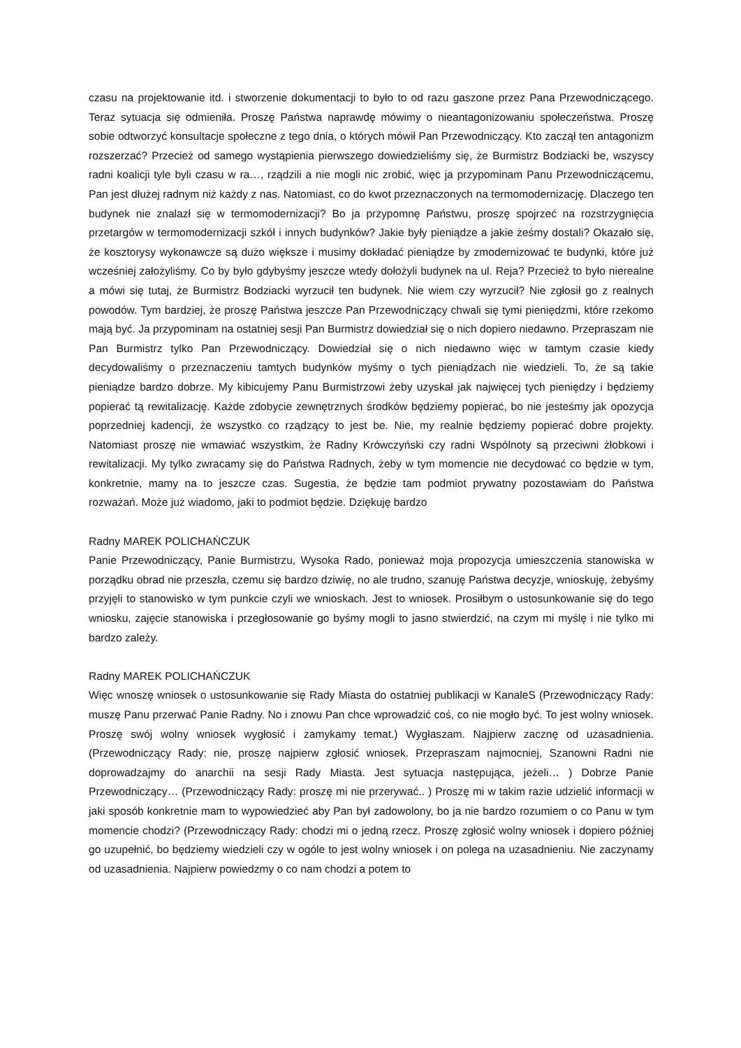czasu na projektowanie itd. i stworzenie dokumentacji to było to od razu gaszone przez Pana Przewodniczącego. Teraz sytuacja się odmieniła. Proszę Państwa naprawdę mówimy o nieantagonizowaniu społeczeństwa. Proszę sobie odtworzyć konsultacje społeczne z tego dnia, o których mówił Pan Przewodniczący. Kto zaczął ten antagonizm rozszerzać? Przecież od samego wystąpienia pierwszego dowiedzieliśmy się, że Burmistrz Bodziacki be, wszyscy radni koalicji tyle byli czasu w ra…, rządzili a nie mogli nic zrobić, więc ja przypominam Panu Przewodniczącemu, Pan jest dłużej radnym niż każdy z nas. Natomiast, co do kwot przeznaczonych na termomodernizację. Dlaczego ten budynek nie znalazł się w termomodernizacji? Bo ja przypomnę Państwu, proszę spojrzeć na rozstrzygnięcia przetargów w termomodernizacji szkół i innych budynków? Jakie były pieniądze a jakie żeśmy dostali? Okazało się, że kosztorysy wykonawcze są dużo większe i musimy dokładać pieniądze by zmodernizować te budynki, które już wcześniej założyliśmy. Co by było gdybyśmy jeszcze wtedy dołożyli budynek na ul. Reja? Przecież to było nierealne a mówi się tutaj, że Burmistrz Bodziacki wyrzucił ten budynek. Nie wiem czy wyrzucił? Nie zgłosił go z realnych powodów. Tym bardziej, że proszę Państwa jeszcze Pan Przewodniczący chwali się tymi pieniędzmi, które rzekomo mają być. Ja przypominam na ostatniej sesji Pan Burmistrz dowiedział się o nich dopiero niedawno. Przepraszam nie Pan Burmistrz tylko Pan Przewodniczący. Dowiedział się o nich niedawno więc w tamtym czasie kiedy decydowaliśmy o przeznaczeniu tamtych budynków myśmy o tych pieniądzach nie wiedzieli. To, że są takie pieniądze bardzo dobrze. My kibicujemy Panu Burmistrzowi żeby uzyskał jak najwięcej tych pieniędzy i będziemy popierać tą rewitalizację. Każde zdobycie zewnętrznych środków będziemy popierać, bo nie jesteśmy jak opozycja poprzedniej kadencji, że wszystko co rządzący to jest be. Nie, my realnie będziemy popierać dobre projekty. Natomiast proszę nie wmawiać wszystkim, że Radny Krówczyński czy radni Wspólnoty są przeciwni żłobkowi i rewitalizacji. My tylko zwracamy się do Państwa Radnych, żeby w tym momencie nie decydować co będzie w tym, konkretnie, mamy na to jeszcze czas. Sugestia, że będzie tam podmiot prywatny pozostawiam do Państwa rozważań. Może już wiadomo, jaki to podmiot będzie. Dziękuję bardzo
Radny MAREK POLICHAŃCZUK
Panie Przewodniczący, Panie Burmistrzu, Wysoka Rado, ponieważ moja propozycja umieszczenia stanowiska w porządku obrad nie przeszła, czemu się bardzo dziwię, no ale trudno, szanuję Państwa decyzje, wnioskuję, żebyśmy przyjęli to stanowisko w tym punkcie czyli we wnioskach. Jest to wniosek. Prosiłbym o ustosunkowanie się do tego wniosku, zajęcie stanowiska i przegłosowanie go byśmy mogli to jasno stwierdzić, na czym mi myślę i nie tylko mi bardzo zależy.
Radny MAREK POLICHAŃCZUK
Więc wnoszę wniosek o ustosunkowanie się Rady Miasta do ostatniej publikacji w KanaleS (Przewodniczący Rady: muszę Panu przerwać Panie Radny. No i znowu Pan chce wprowadzić coś, co nie mogło być. To jest wolny wniosek. Proszę swój wolny wniosek wygłosić i zamykamy temat.) Wygłaszam. Najpierw zacznę od uzasadnienia. (Przewodniczący Rady: nie, proszę najpierw zgłosić wniosek. Przepraszam najmocniej, Szanowni Radni nie doprowadzajmy do anarchii na sesji Rady Miasta. Jest sytuacja następująca, jeżeli… ) Dobrze Panie Przewodniczący… (Przewodniczący Rady: proszę mi nie przerywać.. ) Proszę mi w takim razie udzielić informacji w jaki sposób konkretnie mam to wypowiedzieć aby Pan był zadowolony, bo ja nie bardzo rozumiem o co Panu w tym momencie chodzi? (Przewodniczący Rady: chodzi mi o jedną rzecz. Proszę zgłosić wolny wniosek i dopiero później go uzupełnić, bo będziemy wiedzieli czy w ogóle to jest wolny wniosek i on polega na uzasadnieniu. Nie zaczynamy od uzasadnienia. Najpierw powiedzmy o co nam chodzi a potem to